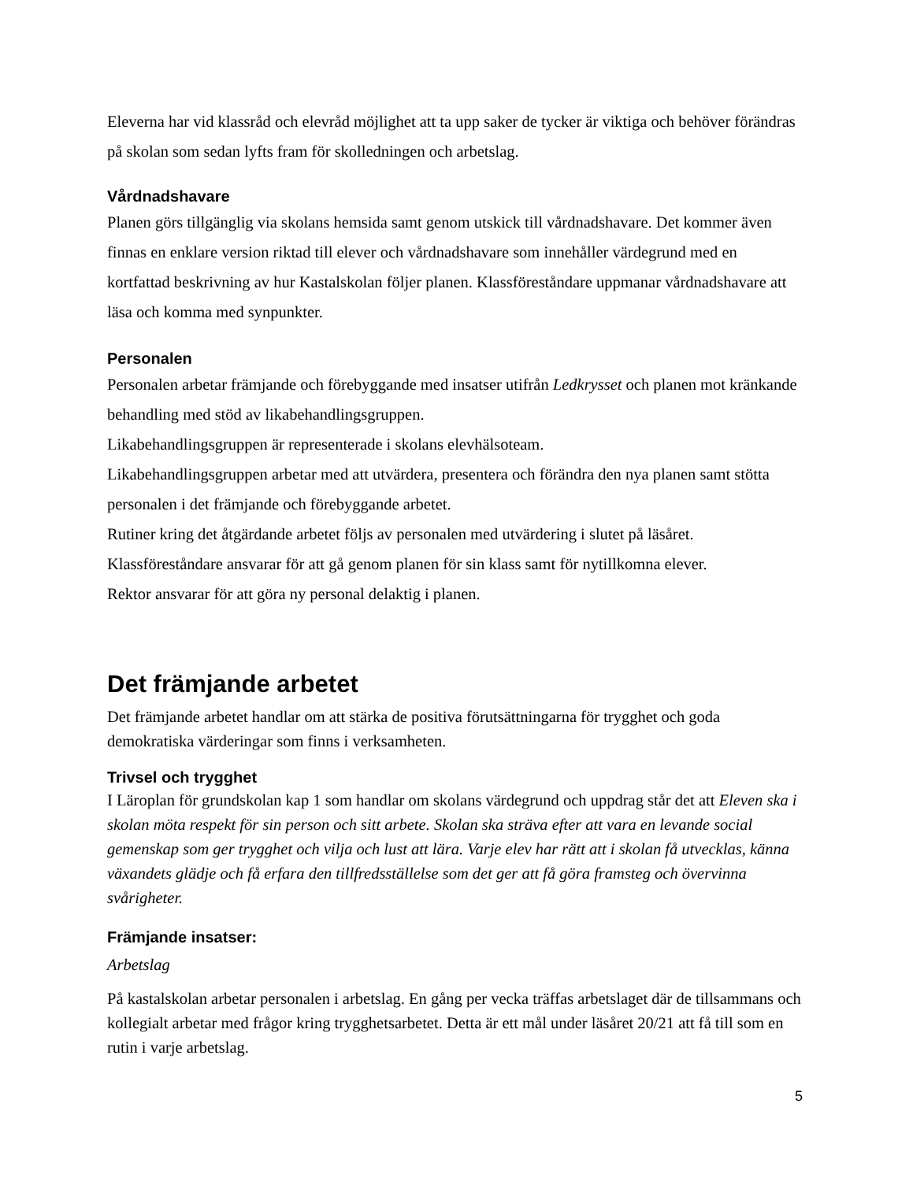Eleverna har vid klassråd och elevråd möjlighet att ta upp saker de tycker är viktiga och behöver förändras på skolan som sedan lyfts fram för skolledningen och arbetslag.
Vårdnadshavare
Planen görs tillgänglig via skolans hemsida samt genom utskick till vårdnadshavare. Det kommer även finnas en enklare version riktad till elever och vårdnadshavare som innehåller värdegrund med en kortfattad beskrivning av hur Kastalskolan följer planen. Klassföreståndare uppmanar vårdnadshavare att läsa och komma med synpunkter.
Personalen
Personalen arbetar främjande och förebyggande med insatser utifrån Ledkrysset och planen mot kränkande behandling med stöd av likabehandlingsgruppen.
Likabehandlingsgruppen är representerade i skolans elevhälsoteam.
Likabehandlingsgruppen arbetar med att utvärdera, presentera och förändra den nya planen samt stötta personalen i det främjande och förebyggande arbetet.
Rutiner kring det åtgärdande arbetet följs av personalen med utvärdering i slutet på läsåret.
Klassföreståndare ansvarar för att gå genom planen för sin klass samt för nytillkomna elever.
Rektor ansvarar för att göra ny personal delaktig i planen.
Det främjande arbetet
Det främjande arbetet handlar om att stärka de positiva förutsättningarna för trygghet och goda demokratiska värderingar som finns i verksamheten.
Trivsel och trygghet
I Läroplan för grundskolan kap 1 som handlar om skolans värdegrund och uppdrag står det att Eleven ska i skolan möta respekt för sin person och sitt arbete. Skolan ska sträva efter att vara en levande social gemenskap som ger trygghet och vilja och lust att lära. Varje elev har rätt att i skolan få utvecklas, känna växandets glädje och få erfara den tillfredsställelse som det ger att få göra framsteg och övervinna svårigheter.
Främjande insatser:
Arbetslag
På kastalskolan arbetar personalen i arbetslag. En gång per vecka träffas arbetslaget där de tillsammans och kollegialt arbetar med frågor kring trygghetsarbetet. Detta är ett mål under läsåret 20/21 att få till som en rutin i varje arbetslag.
5